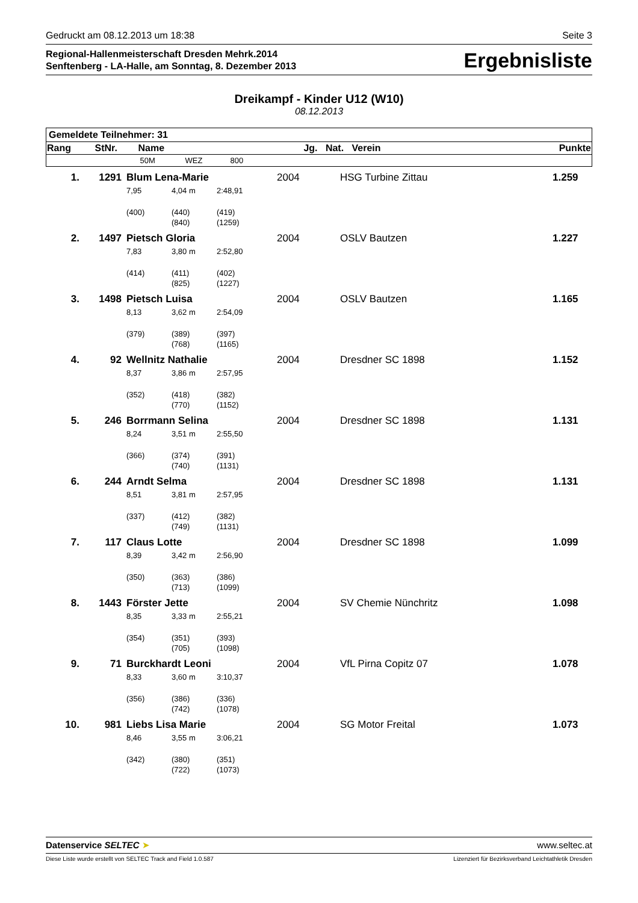Gedruckt am 08.12.2013 um 18:38 Seite 3
Regional-Hallenmeisterschaft Dresden Mehrk.2014
Senftenberg - LA-Halle, am Sonntag, 8. Dezember 2013
Ergebnisliste
Dreikampf - Kinder U12 (W10)
08.12.2013
| Gemeldete Teilnehmer: 31 | | | | | | | | |
| Rang | StNr. | Name | | | Jg. | Nat. | Verein | Punkte |
| | | 50M | WEZ | 800 | | | | |
| 1. | 1291 | Blum Lena-Marie | | | 2004 | | HSG Turbine Zittau | 1.259 |
| | | 7,95 | 4,04 m | 2:48,91 | | | | |
| | | (400) | (440) (840) | (419) (1259) | | | | |
| 2. | 1497 | Pietsch Gloria | | | 2004 | | OSLV Bautzen | 1.227 |
| | | 7,83 | 3,80 m | 2:52,80 | | | | |
| | | (414) | (411) (825) | (402) (1227) | | | | |
| 3. | 1498 | Pietsch Luisa | | | 2004 | | OSLV Bautzen | 1.165 |
| | | 8,13 | 3,62 m | 2:54,09 | | | | |
| | | (379) | (389) (768) | (397) (1165) | | | | |
| 4. | 92 | Wellnitz Nathalie | | | 2004 | | Dresdner SC 1898 | 1.152 |
| | | 8,37 | 3,86 m | 2:57,95 | | | | |
| | | (352) | (418) (770) | (382) (1152) | | | | |
| 5. | 246 | Borrmann Selina | | | 2004 | | Dresdner SC 1898 | 1.131 |
| | | 8,24 | 3,51 m | 2:55,50 | | | | |
| | | (366) | (374) (740) | (391) (1131) | | | | |
| 6. | 244 | Arndt Selma | | | 2004 | | Dresdner SC 1898 | 1.131 |
| | | 8,51 | 3,81 m | 2:57,95 | | | | |
| | | (337) | (412) (749) | (382) (1131) | | | | |
| 7. | 117 | Claus Lotte | | | 2004 | | Dresdner SC 1898 | 1.099 |
| | | 8,39 | 3,42 m | 2:56,90 | | | | |
| | | (350) | (363) (713) | (386) (1099) | | | | |
| 8. | 1443 | Förster Jette | | | 2004 | | SV Chemie Nünchritz | 1.098 |
| | | 8,35 | 3,33 m | 2:55,21 | | | | |
| | | (354) | (351) (705) | (393) (1098) | | | | |
| 9. | 71 | Burckhardt Leoni | | | 2004 | | VfL Pirna Copitz 07 | 1.078 |
| | | 8,33 | 3,60 m | 3:10,37 | | | | |
| | | (356) | (386) (742) | (336) (1078) | | | | |
| 10. | 981 | Liebs Lisa Marie | | | 2004 | | SG Motor Freital | 1.073 |
| | | 8,46 | 3,55 m | 3:06,21 | | | | |
| | | (342) | (380) (722) | (351) (1073) | | | | |
Datenservice SELTEC ➤ www.seltec.at
Diese Liste wurde erstellt von SELTEC Track and Field 1.0.587 Lizenziert für Bezirksverband Leichtathletik Dresden